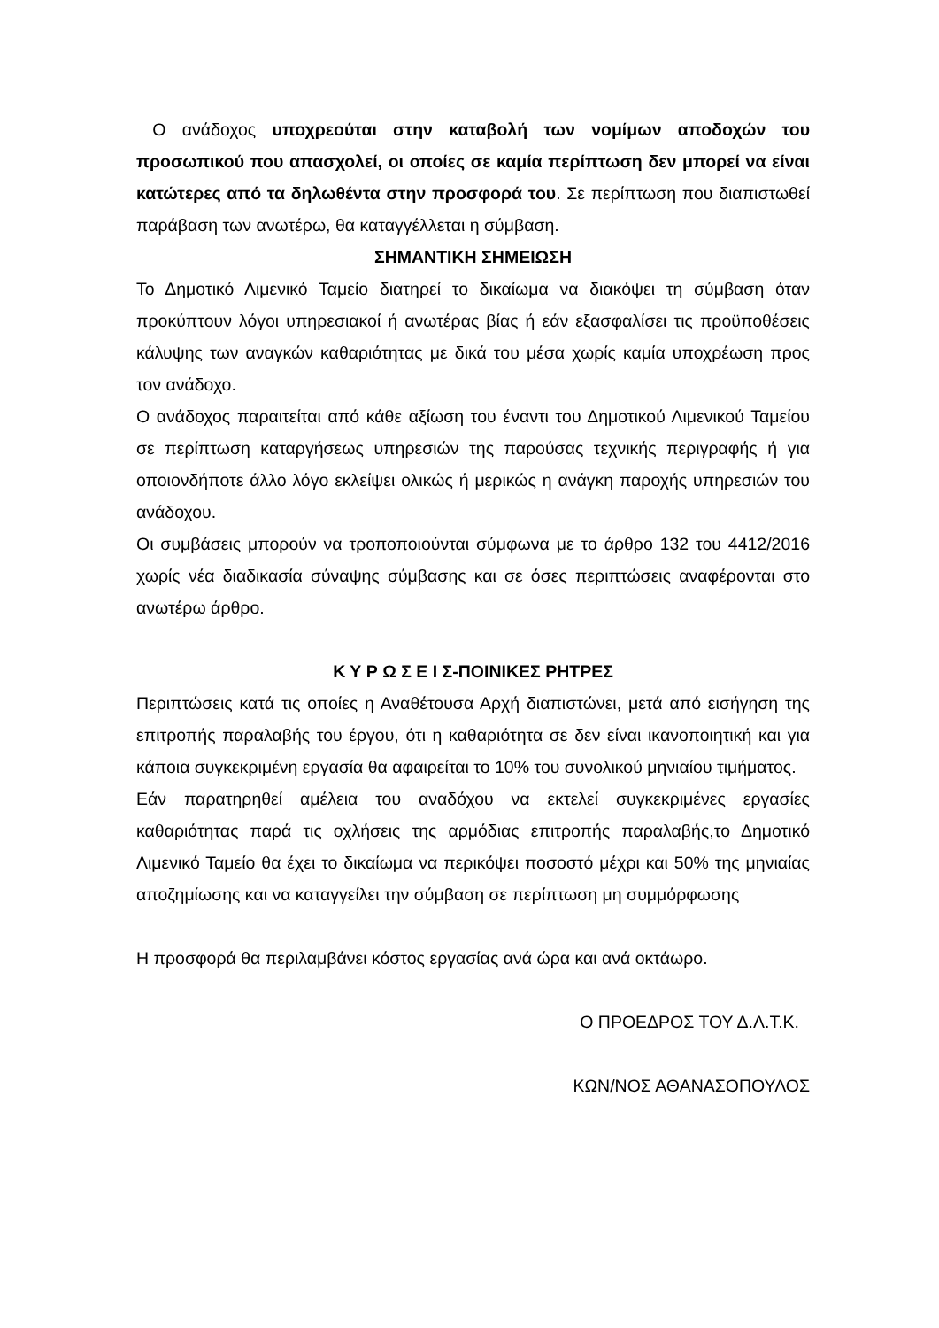Ο ανάδοχος υποχρεούται στην καταβολή των νομίμων αποδοχών του προσωπικού που απασχολεί, οι οποίες σε καμία περίπτωση δεν μπορεί να είναι κατώτερες από τα δηλωθέντα στην προσφορά του. Σε περίπτωση που διαπιστωθεί παράβαση των ανωτέρω, θα καταγγέλλεται η σύμβαση.
ΣΗΜΑΝΤΙΚΗ ΣΗΜΕΙΩΣΗ
Το Δημοτικό Λιμενικό Ταμείο διατηρεί το δικαίωμα να διακόψει τη σύμβαση όταν προκύπτουν λόγοι υπηρεσιακοί ή ανωτέρας βίας ή εάν εξασφαλίσει τις προϋποθέσεις κάλυψης των αναγκών καθαριότητας με δικά του μέσα χωρίς καμία υποχρέωση προς τον ανάδοχο.
Ο ανάδοχος παραιτείται από κάθε αξίωση του έναντι του Δημοτικού Λιμενικού Ταμείου σε περίπτωση καταργήσεως υπηρεσιών της παρούσας τεχνικής περιγραφής ή για οποιονδήποτε άλλο λόγο εκλείψει ολικώς ή μερικώς η ανάγκη παροχής υπηρεσιών του ανάδοχου.
Οι συμβάσεις μπορούν να τροποποιούνται σύμφωνα με το άρθρο 132 του 4412/2016 χωρίς νέα διαδικασία σύναψης σύμβασης και σε όσες περιπτώσεις αναφέρονται στο ανωτέρω άρθρο.
Κ Υ Ρ Ω Σ Ε Ι Σ-ΠΟΙΝΙΚΕΣ ΡΗΤΡΕΣ
Περιπτώσεις κατά τις οποίες η Αναθέτουσα Αρχή διαπιστώνει, μετά από εισήγηση της επιτροπής παραλαβής του έργου, ότι η καθαριότητα σε δεν είναι ικανοποιητική και για κάποια συγκεκριμένη εργασία θα αφαιρείται το 10% του συνολικού μηνιαίου τιμήματος.
Εάν παρατηρηθεί αμέλεια του αναδόχου να εκτελεί συγκεκριμένες εργασίες καθαριότητας παρά τις οχλήσεις της αρμόδιας επιτροπής παραλαβής,το Δημοτικό Λιμενικό Ταμείο θα έχει το δικαίωμα να περικόψει ποσοστό μέχρι και 50% της μηνιαίας αποζημίωσης και να καταγγείλει την σύμβαση σε περίπτωση μη συμμόρφωσης
Η προσφορά θα περιλαμβάνει κόστος εργασίας ανά ώρα και ανά οκτάωρο.
Ο ΠΡΟΕΔΡΟΣ ΤΟΥ Δ.Λ.Τ.Κ.
ΚΩΝ/ΝΟΣ ΑΘΑΝΑΣΟΠΟΥΛΟΣ